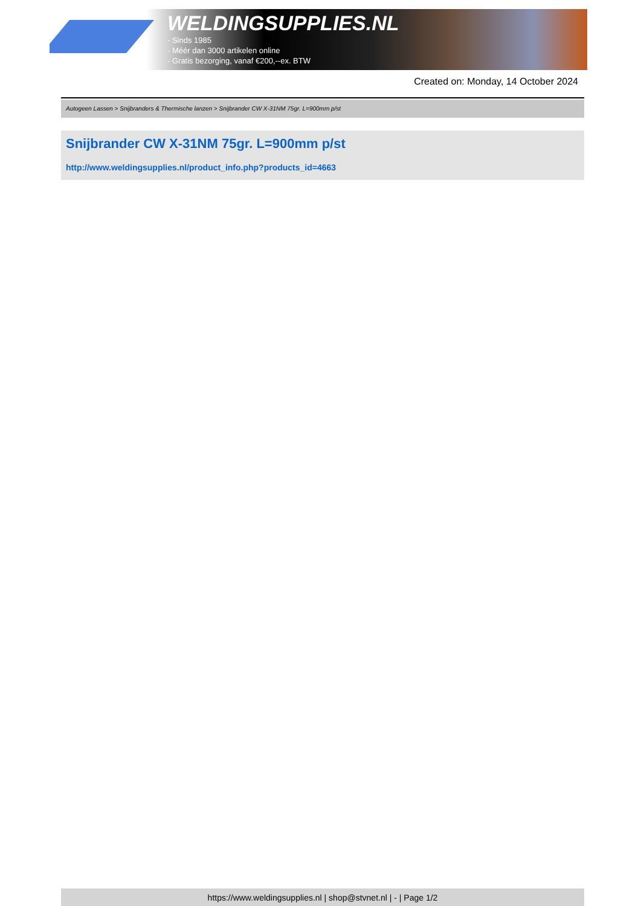WELDINGSUPPLIES.NL
- Sinds 1985
- Méér dan 3000 artikelen online
- Gratis bezorging, vanaf €200,--ex. BTW
Created on: Monday, 14 October 2024
Autogeen Lassen > Snijbranders & Thermische lanzen > Snijbrander CW X-31NM 75gr. L=900mm p/st
Snijbrander CW X-31NM 75gr. L=900mm p/st
http://www.weldingsupplies.nl/product_info.php?products_id=4663
https://www.weldingsupplies.nl | shop@stvnet.nl | - | Page 1/2